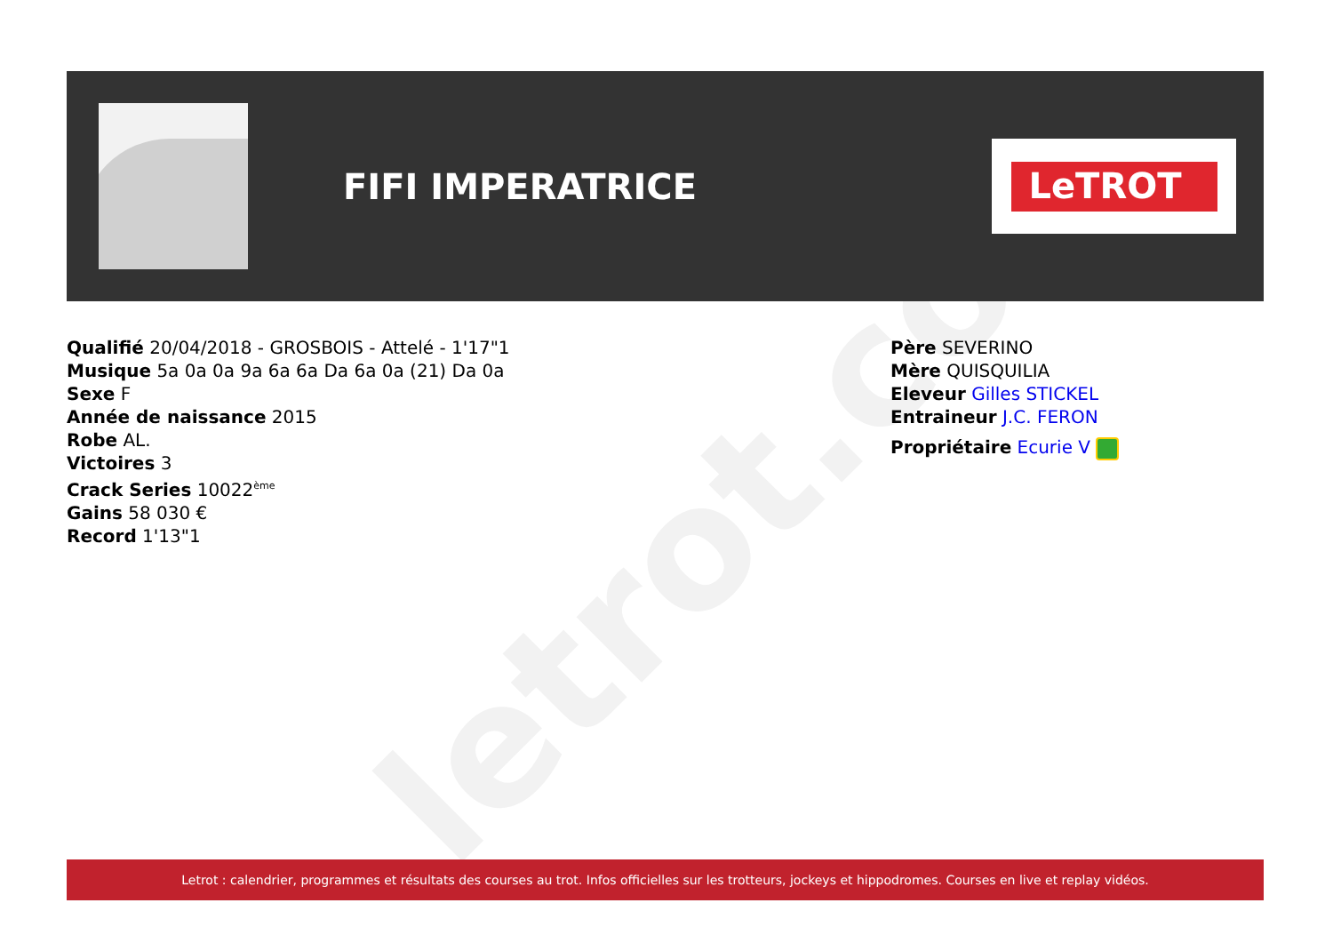letrot.com
FIFI IMPERATRICE
LeTROT
Qualifié 20/04/2018 - GROSBOIS - Attelé - 1'17"1
Musique 5a 0a 0a 9a 6a 6a Da 6a 0a (21) Da 0a
Sexe F
Année de naissance 2015
Robe AL.
Victoires 3
Crack Series 10022<sup>ème</sup>
Gains 58 030 €
Record 1'13"1
Père SEVERINO
Mère QUISQUILIA
Eleveur Gilles STICKEL
Entraineur J.C. FERON
Propriétaire Ecurie V
Letrot : calendrier, programmes et résultats des courses au trot. Infos officielles sur les trotteurs, jockeys et hippodromes. Courses en live et replay vidéos.